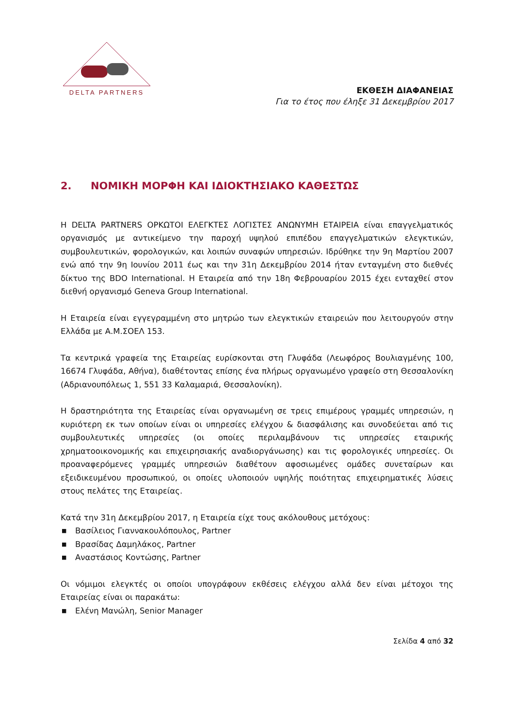DELTA PARTNERS
ΕΚΘΕΣΗ ΔΙΑΦΑΝΕΙΑΣ
Για το έτος που έληξε 31 Δεκεμβρίου 2017
2. ΝΟΜΙΚΗ ΜΟΡΦΗ ΚΑΙ ΙΔΙΟΚΤΗΣΙΑΚΟ ΚΑΘΕΣΤΩΣ
Η DELTA PARTNERS ΟΡΚΩΤΟΙ ΕΛΕΓΚΤΕΣ ΛΟΓΙΣΤΕΣ ΑΝΩΝΥΜΗ ΕΤΑΙΡΕΙΑ είναι επαγγελματικός οργανισμός με αντικείμενο την παροχή υψηλού επιπέδου επαγγελματικών ελεγκτικών, συμβουλευτικών, φορολογικών, και λοιπών συναφών υπηρεσιών. Ιδρύθηκε την 9η Μαρτίου 2007 ενώ από την 9η Ιουνίου 2011 έως και την 31η Δεκεμβρίου 2014 ήταν ενταγμένη στο διεθνές δίκτυο της BDO International. Η Εταιρεία από την 18η Φεβρουαρίου 2015 έχει ενταχθεί στον διεθνή οργανισμό Geneva Group International.
Η Εταιρεία είναι εγγεγραμμένη στο μητρώο των ελεγκτικών εταιρειών που λειτουργούν στην Ελλάδα με Α.Μ.ΣΟΕΛ 153.
Τα κεντρικά γραφεία της Εταιρείας ευρίσκονται στη Γλυφάδα (Λεωφόρος Βουλιαγμένης 100, 16674 Γλυφάδα, Αθήνα), διαθέτοντας επίσης ένα πλήρως οργανωμένο γραφείο στη Θεσσαλονίκη (Αδριανουπόλεως 1, 551 33 Καλαμαριά, Θεσσαλονίκη).
Η δραστηριότητα της Εταιρείας είναι οργανωμένη σε τρεις επιμέρους γραμμές υπηρεσιών, η κυριότερη εκ των οποίων είναι οι υπηρεσίες ελέγχου & διασφάλισης και συνοδεύεται από τις συμβουλευτικές υπηρεσίες (οι οποίες περιλαμβάνουν τις υπηρεσίες εταιρικής χρηματοοικονομικής και επιχειρησιακής αναδιοργάνωσης) και τις φορολογικές υπηρεσίες. Οι προαναφερόμενες γραμμές υπηρεσιών διαθέτουν αφοσιωμένες ομάδες συνεταίρων και εξειδικευμένου προσωπικού, οι οποίες υλοποιούν υψηλής ποιότητας επιχειρηματικές λύσεις στους πελάτες της Εταιρείας.
Κατά την 31η Δεκεμβρίου 2017, η Εταιρεία είχε τους ακόλουθους μετόχους:
■ Βασίλειος Γιαννακουλόπουλος, Partner
■ Βρασίδας Δαμηλάκος, Partner
■ Αναστάσιος Κοντώσης, Partner
Οι νόμιμοι ελεγκτές οι οποίοι υπογράφουν εκθέσεις ελέγχου αλλά δεν είναι μέτοχοι της Εταιρείας είναι οι παρακάτω:
■ Ελένη Μανώλη, Senior Manager
Σελίδα 4 από 32